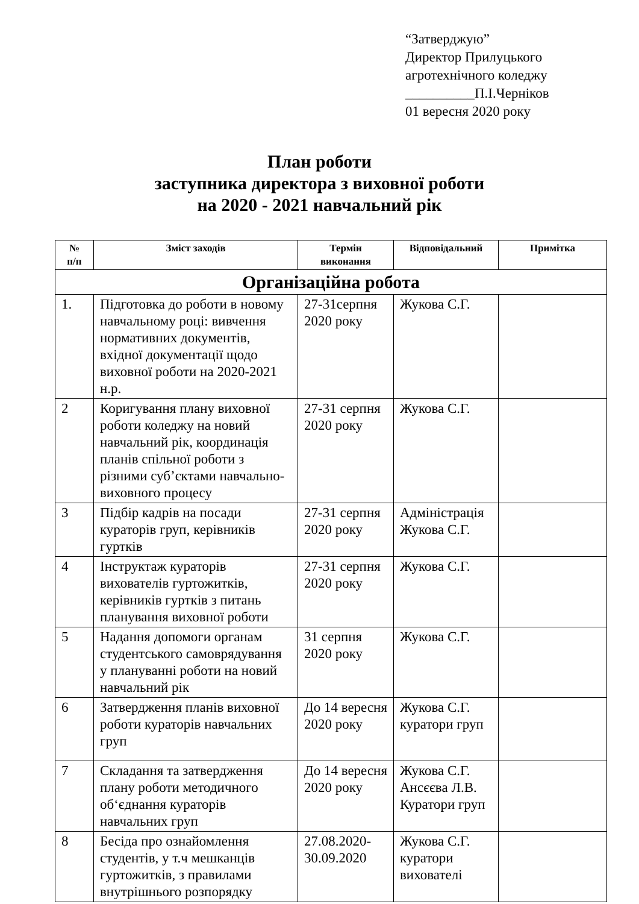“Затверджую”
Директор Прилуцького
агротехнічного коледжу
__________П.І.Черніков
01 вересня 2020 року
План роботи
заступника директора з виховної роботи
на 2020 - 2021 навчальний рік
| № п/п | Зміст заходів | Термін виконання | Відповідальний | Примітка |
| --- | --- | --- | --- | --- |
| Організаційна робота | | | | |
| 1. | Підготовка до роботи в новому навчальному році: вивчення нормативних документів, вхідної документації щодо виховної роботи на 2020-2021 н.р. | 27-31серпня 2020 року | Жукова С.Г. | |
| 2 | Коригування плану виховної роботи коледжу на новий навчальний рік, координація планів спільної роботи з різними суб’єктами навчально-виховного процесу | 27-31 серпня 2020 року | Жукова С.Г. | |
| 3 | Підбір кадрів на посади кураторів груп, керівників гуртків | 27-31 серпня 2020 року | Адміністрація Жукова С.Г. | |
| 4 | Інструктаж кураторів вихователів гуртожитків, керівників гуртків з питань планування виховної роботи | 27-31 серпня 2020 року | Жукова С.Г. | |
| 5 | Надання допомоги органам студентського самоврядування у плануванні роботи на новий навчальний рік | 31 серпня 2020 року | Жукова С.Г. | |
| 6 | Затвердження планів виховної роботи кураторів навчальних груп | До 14 вересня 2020 року | Жукова С.Г. куратори груп | |
| 7 | Складання та затвердження плану роботи методичного об‘єднання кураторів навчальних груп | До 14 вересня 2020 року | Жукова С.Г. Ансєєва Л.В. Куратори груп | |
| 8 | Бесіда про ознайомлення студентів, у т.ч мешканців гуртожитків, з правилами внутрішнього розпорядку | 27.08.2020-30.09.2020 | Жукова С.Г. куратори вихователі | |